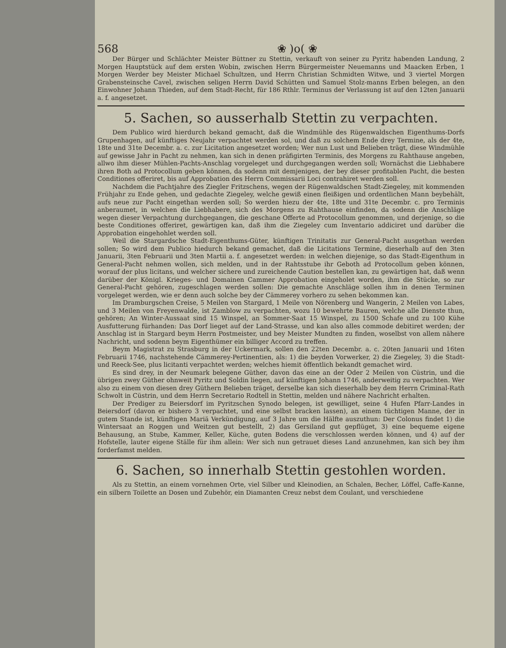568 ❀ )o( ❀
Der Bürger und Schlächter Meister Büttner zu Stettin, verkauft von seiner zu Pyritz habenden Landung, 2 Morgen Hauptstück auf dem ersten Wobin, zwischen Herrn Bürgermeister Neuemanns und Maacken Erben, 1 Morgen Werder bey Meister Michael Schultzen, und Herrn Christian Schmidten Witwe, und 3 viertel Morgen Grabensteinsche Cavel, zwischen seligen Herrn David Schütten und Samuel Stolz-manns Erben belegen, an den Einwohner Johann Thieden, auf dem Stadt-Recht, für 186 Rthlr. Terminus der Verlassung ist auf den 12ten Januarii a. f. angesetzet.
5. Sachen, so ausserhalb Stettin zu verpachten.
Dem Publico wird hierdurch bekand gemacht, daß die Windmühle des Rügenwaldschen Eigenthums-Dorfs Grupenhagen, auf künftiges Neujahr verpachtet werden sol, und daß zu solchem Ende drey Termine, als der 4te, 18te und 31te Decembr. a. c. zur Licitation angesetzet worden; Wer nun Lust und Belieben trägt, diese Windmühle auf gewisse Jahr in Pacht zu nehmen, kan sich in denen präfigirten Terminis, des Morgens zu Rahthause angeben, allwo ihm dieser Mühlen-Pachts-Anschlag vorgeleget und durchgegangen werden soll; Wornächst die Liebhabere ihren Both ad Protocollum geben können, da sodenn mit demjenigen, der bey dieser profitablen Pacht, die besten Conditiones offeriret, bis auf Approbation des Herrn Commissarii Loci contrahiret werden soll.
Nachdem die Pachtjahre des Ziegler Fritzschens, wegen der Rügenwaldschen Stadt-Ziegeley, mit kommenden Frühjahr zu Ende gehen, und gedachte Ziegeley, welche gewiß einen fleißigen und ordentlichen Mann beybehält, aufs neue zur Pacht eingethan werden soll; So werden hiezu der 4te, 18te und 31te Decembr. c. pro Terminis anberaumet, in welchen die Liebhabere, sich des Morgens zu Rahthause einfinden, da sodenn die Anschläge wegen dieser Verpachtung durchgegangen, die geschane Offerte ad Protocollum genommen, und derjenige, so die beste Conditiones offeriret, gewärtigen kan, daß ihm die Ziegeley cum Inventario addiciret und darüber die Approbation eingehohlet werden soll.
Weil die Stargardsche Stadt-Eigenthums-Güter, künftigen Trinitatis zur General-Pacht ausgethan werden sollen; So wird dem Publico hiedurch bekand gemachet, daß die Licitations Termine, dieserhalb auf den 3ten Januarii, 3ten Februarii und 3ten Martii a. f. angesetzet werden: in welchen diejenige, so das Stadt-Eigenthum in General-Pacht nehmen wollen, sich melden, und in der Rahtsstube ihr Geboth ad Protocollum geben können, worauf der plus licitans, und welcher sichere und zureichende Caution bestellen kan, zu gewärtigen hat, daß wenn darüber der Königl. Krieges- und Domainen Cammer Approbation eingeholet worden, ihm die Stücke, so zur General-Pacht gehören, zugeschlagen werden sollen: Die gemachte Anschläge sollen ihm in denen Terminen vorgeleget werden, wie er denn auch solche bey der Cämmerey vorhero zu sehen bekommen kan.
Im Dramburgschen Creise, 5 Meilen von Stargard, 1 Meile von Nörenberg und Wangerin, 2 Meilen von Labes, und 3 Meilen von Freyenwalde, ist Zamblow zu verpachten, wozu 10 bewehrte Bauren, welche alle Dienste thun, gehören; An Winter-Aussaat sind 15 Winspel, an Sommer-Saat 15 Winspel, zu 1500 Schafe und zu 100 Kühe Ausfutterung fürhanden: Das Dorf lieget auf der Land-Strasse, und kan also alles commode debitiret werden; der Anschlag ist in Stargard beym Herrn Postmeister, und bey Meister Mundten zu finden, woselbst von allem nähere Nachricht, und sodenn beym Eigenthümer ein billiger Accord zu treffen.
Beym Magistrat zu Strasburg in der Uckermark, sollen den 22ten Decembr. a. c. 20ten Januarii und 16ten Februarii 1746, nachstehende Cämmerey-Pertinentien, als: 1) die beyden Vorwerker, 2) die Ziegeley, 3) die Stadt- und Reeck-See, plus licitanti verpachtet werden; welches hiemit öffentlich bekandt gemachet wird.
Es sind drey, in der Neumark belegene Güther, davon das eine an der Oder 2 Meilen von Cüstrin, und die übrigen zwey Güther ohnweit Pyritz und Soldin liegen, auf künftigen Johann 1746, anderweitig zu verpachten. Wer also zu einem von diesen drey Güthern Belieben träget, derselbe kan sich dieserhalb bey dem Herrn Criminal-Rath Schwolt in Cüstrin, und dem Herrn Secretario Rodtell in Stettin, melden und nähere Nachricht erhalten.
Der Prediger zu Beiersdorf im Pyritzschen Synodo belegen, ist gewilliget, seine 4 Hufen Pfarr-Landes in Beiersdorf (davon er bishero 3 verpachtet, und eine selbst bracken lassen), an einem tüchtigen Manne, der in gutem Stande ist, künftigen Mariä Verkündigung, auf 3 Jahre um die Hälfte auszuthun: Der Colonus findet 1) die Wintersaat an Roggen und Weitzen gut bestellt, 2) das Gersiland gut gepflüget, 3) eine bequeme eigene Behausung, an Stube, Kammer, Keller, Küche, guten Bodens die verschlossen werden können, und 4) auf der Hofstelle, lauter eigene Ställe für ihm allein: Wer sich nun getrauet dieses Land anzunehmen, kan sich bey ihm forderfamst melden.
6. Sachen, so innerhalb Stettin gestohlen worden.
Als zu Stettin, an einem vornehmen Orte, viel Silber und Kleinodien, an Schalen, Becher, Löffel, Caffe-Kanne, ein silbern Toilette an Dosen und Zubehör, ein Diamanten Creuz nebst dem Coulant, und verschiedene